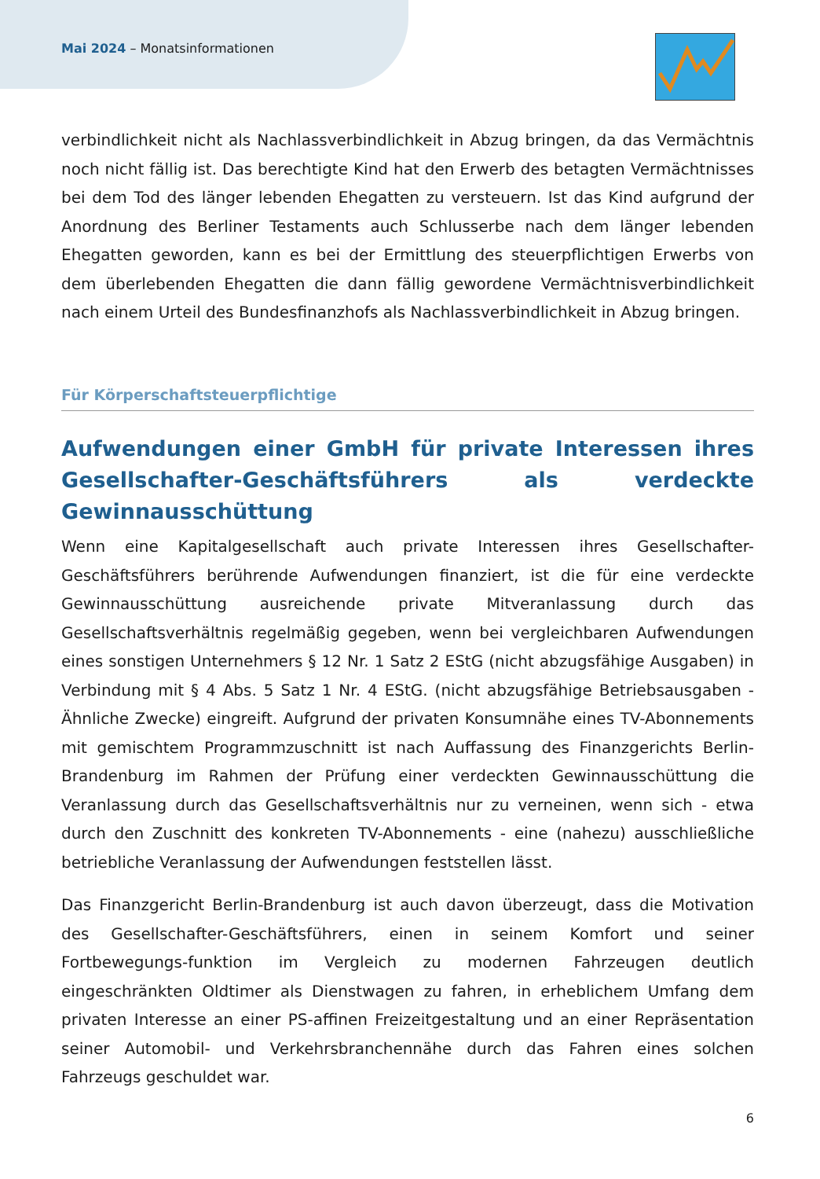Mai 2024 – Monatsinformationen
verbindlichkeit nicht als Nachlassverbindlichkeit in Abzug bringen, da das Vermächtnis noch nicht fällig ist. Das berechtigte Kind hat den Erwerb des betagten Vermächtnisses bei dem Tod des länger lebenden Ehegatten zu versteuern. Ist das Kind aufgrund der Anordnung des Berliner Testaments auch Schlusserbe nach dem länger lebenden Ehegatten geworden, kann es bei der Ermittlung des steuerpflichtigen Erwerbs von dem überlebenden Ehegatten die dann fällig gewordene Vermächtnisverbindlichkeit nach einem Urteil des Bundesfinanzhofs als Nachlassverbindlichkeit in Abzug bringen.
Für Körperschaftsteuerpflichtige
Aufwendungen einer GmbH für private Interessen ihres Gesellschafter-Geschäftsführers als verdeckte Gewinnausschüttung
Wenn eine Kapitalgesellschaft auch private Interessen ihres Gesellschafter-Geschäftsführers berührende Aufwendungen finanziert, ist die für eine verdeckte Gewinnausschüttung ausreichende private Mitveranlassung durch das Gesellschaftsverhältnis regelmäßig gegeben, wenn bei vergleichbaren Aufwendungen eines sonstigen Unternehmers § 12 Nr. 1 Satz 2 EStG (nicht abzugsfähige Ausgaben) in Verbindung mit § 4 Abs. 5 Satz 1 Nr. 4 EStG. (nicht abzugsfähige Betriebsausgaben - Ähnliche Zwecke) eingreift. Aufgrund der privaten Konsumnähe eines TV-Abonnements mit gemischtem Programmzuschnitt ist nach Auffassung des Finanzgerichts Berlin-Brandenburg im Rahmen der Prüfung einer verdeckten Gewinnausschüttung die Veranlassung durch das Gesellschaftsverhältnis nur zu verneinen, wenn sich - etwa durch den Zuschnitt des konkreten TV-Abonnements - eine (nahezu) ausschließliche betriebliche Veranlassung der Aufwendungen feststellen lässt.
Das Finanzgericht Berlin-Brandenburg ist auch davon überzeugt, dass die Motivation des Gesellschafter-Geschäftsführers, einen in seinem Komfort und seiner Fortbewegungs-funktion im Vergleich zu modernen Fahrzeugen deutlich eingeschränkten Oldtimer als Dienstwagen zu fahren, in erheblichem Umfang dem privaten Interesse an einer PS-affinen Freizeitgestaltung und an einer Repräsentation seiner Automobil- und Verkehrsbranchennähe durch das Fahren eines solchen Fahrzeugs geschuldet war.
6